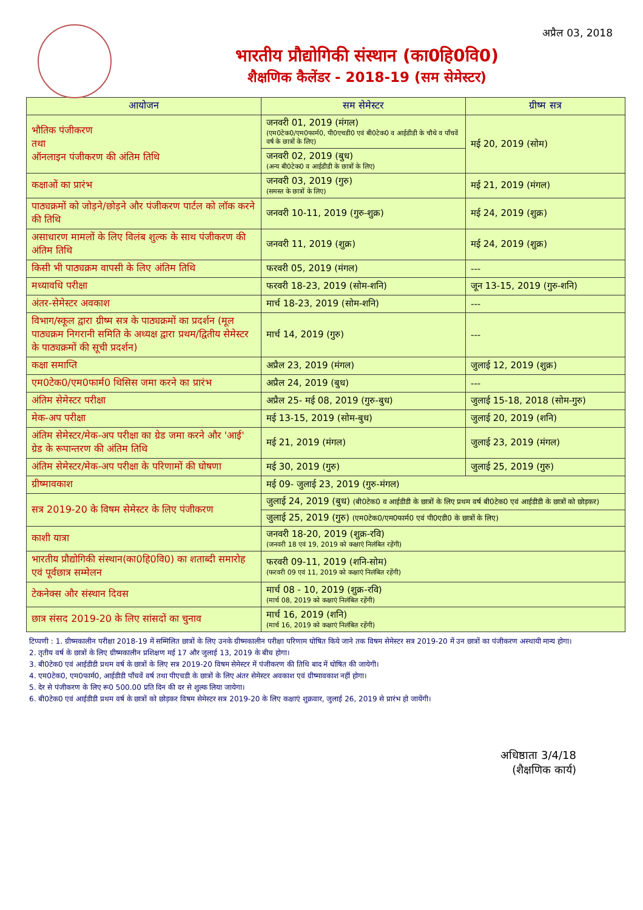अप्रैल 03, 2018
भारतीय प्रौद्योगिकी संस्थान (का0हि0वि0)
शैक्षणिक कैलेंडर - 2018-19 (सम सेमेस्टर)
| आयोजन | सम सेमेस्टर | ग्रीष्म सत्र |
| --- | --- | --- |
| भौतिक पंजीकरण तथा ऑनलाइन पंजीकरण की अंतिम तिथि | जनवरी 01, 2019 (मंगल) (एम0टेक0/एम0फार्म0, पी0एचडी0 एवं बी0टेक0 व आईडीडी के चौथे व पाँचवें वर्ष के छात्रों के लिए) | मई 20, 2019 (सोम) |
| | जनवरी 02, 2019 (बुध) (अन्य बी0टेक0 व आईडीडी के छात्रों के लिए) | |
| कक्षाओं का प्रारंभ | जनवरी 03, 2019 (गुरु) (समस्त के छात्रों के लिए) | मई 21, 2019 (मंगल) |
| पाठ्यक्रमों को जोड़ने/छोड़ने और पंजीकरण पार्टल को लॉक करने की तिथि | जनवरी 10-11, 2019 (गुरु-शुक्र) | मई 24, 2019 (शुक्र) |
| असाधारण मामलों के लिए विलंब शुल्क के साथ पंजीकरण की अंतिम तिथि | जनवरी 11, 2019 (शुक्र) | मई 24, 2019 (शुक्र) |
| किसी भी पाठ्यक्रम वापसी के लिए अंतिम तिथि | फरवरी 05, 2019 (मंगल) | --- |
| मध्यावधि परीक्षा | फरवरी 18-23, 2019 (सोम-शनि) | जून 13-15, 2019 (गुरु-शनि) |
| अंतर-सेमेस्टर अवकाश | मार्च 18-23, 2019 (सोम-शनि) | --- |
| विभाग/स्कूल द्वारा ग्रीष्म सत्र के पाठ्यक्रमों का प्रदर्शन (मूल पाठ्यक्रम निगरानी समिति के अध्यक्ष द्वारा प्रथम/द्वितीय सेमेस्टर के पाठ्यक्रमों की सूची प्रदर्शन) | मार्च 14, 2019 (गुरु) | --- |
| कक्षा समाप्ति | अप्रैल 23, 2019 (मंगल) | जुलाई 12, 2019 (शुक्र) |
| एम0टेक0/एम0फार्म0 थिसिस जमा करने का प्रारंभ | अप्रैल 24, 2019 (बुध) | --- |
| अंतिम सेमेस्टर परीक्षा | अप्रैल 25- मई 08, 2019 (गुरु-बुध) | जुलाई 15-18, 2018 (सोम-गुरु) |
| मेक-अप परीक्षा | मई 13-15, 2019 (सोम-बुध) | जुलाई 20, 2019 (शनि) |
| अंतिम सेमेस्टर/मेक-अप परीक्षा का ग्रेड जमा करने और 'आई' ग्रेड के रूपान्तरण की अंतिम तिथि | मई 21, 2019 (मंगल) | जुलाई 23, 2019 (मंगल) |
| अंतिम सेमेस्टर/मेक-अप परीक्षा के परिणामों की घोषणा | मई 30, 2019 (गुरु) | जुलाई 25, 2019 (गुरु) |
| ग्रीष्मावकाश | मई 09- जुलाई 23, 2019 (गुरु-मंगल) | |
| सत्र 2019-20 के विषम सेमेस्टर के लिए पंजीकरण | जुलाई 24, 2019 (बुध) (बी0टेक0 व आईडीडी के छात्रों के लिए प्रथम वर्ष बी0टेक0 एवं आईडीडी के छात्रों को छोड़कर) | |
| | जुलाई 25, 2019 (गुरु) (एम0टेक0/एम0फार्म0 एवं पी0एडी0 के छात्रों के लिए) | |
| काशी यात्रा | जनवरी 18-20, 2019 (शुक्र-रवि) (जनवरी 18 एवं 19, 2019 को कक्षाएं निलंबित रहेंगी) | |
| भारतीय प्रौद्योगिकी संस्थान(का0हि0वि0) का शताब्दी समारोह एवं पूर्वछात्र सम्मेलन | फरवरी 09-11, 2019 (शनि-सोम) (फरवरी 09 एवं 11, 2019 को कक्षाएं निलंबित रहेंगी) | |
| टेकनेक्स और संस्थान दिवस | मार्च 08 - 10, 2019 (शुक्र-रवि) (मार्च 08, 2019 को कक्षाएं निलंबित रहेंगी) | |
| छात्र संसद 2019-20 के लिए सांसदों का चुनाव | मार्च 16, 2019 (शनि) (मार्च 16, 2019 को कक्षाएं निलंबित रहेंगी) | |
टिप्पणी : 1. ग्रीष्मकालीन परीक्षा 2018-19 में सम्मिलित छात्रों के लिए उनके ग्रीष्मकालीन परीक्षा परिणाम घोषित किये जाने तक विषम सेमेस्टर सत्र 2019-20 में उन छात्रों का पंजीकरण अस्थायी मान्य होगा।
2. तृतीय वर्ष के छात्रों के लिए ग्रीष्मकालीन प्रशिक्षण मई 17 और जुलाई 13, 2019 के बीच होगा।
3. बी0टेक0 एवं आईडीडी प्रथम वर्ष के छात्रों के लिए सत्र 2019-20 विषम सेमेस्टर में पंजीकरण की तिथि बाद में घोषित की जायेगी।
4. एम0टेक0, एम0फार्म0, आईडीडी पाँचवें वर्ष तथा पीएचडी के छात्रों के लिए अंतर सेमेस्टर अवकाश एवं ग्रीष्मावकाश नहीं होगा।
5. देर से पंजीकरण के लिए रू0 500.00 प्रति दिन की दर से शुल्क लिया जायेगा।
6. बी0टेक0 एवं आईडीडी प्रथम वर्ष के छात्रों को छोड़कर विषम सेमेस्टर सत्र 2019-20 के लिए कक्षाएं शुक्रवार, जुलाई 26, 2019 से प्रारंभ हो जायेंगी।
अधिष्ठाता 3/4/18
(शैक्षणिक कार्य)